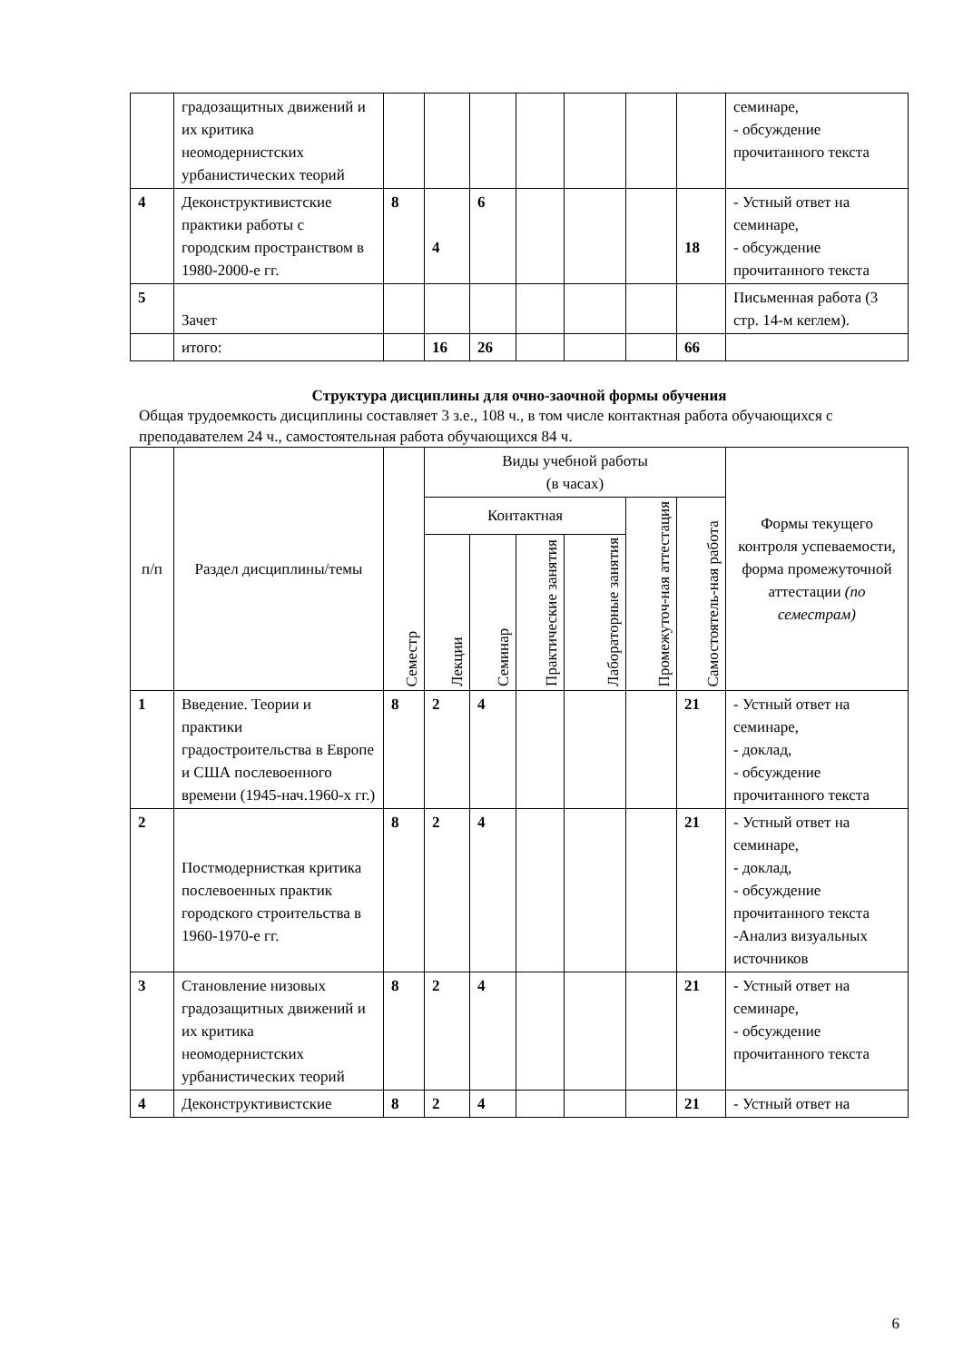| | градозащитных движений и их критика неомодернистских урбанистических теорий | | | | | | | | семинаре, - обсуждение прочитанного текста |
| 4 | Деконструктивистские практики работы с городским пространством в 1980-2000-е гг. | 8 | 4 | 6 | | | | 18 | - Устный ответ на семинаре, - обсуждение прочитанного текста |
| 5 | Зачет | | | | | | | | Письменная работа (3 стр. 14-м кеглем). |
| | итого: | | 16 | 26 | | | | 66 | |
Структура дисциплины для очно-заочной формы обучения
Общая трудоемкость дисциплины составляет 3 з.е., 108 ч., в том числе контактная работа обучающихся с преподавателем 24 ч., самостоятельная работа обучающихся 84 ч.
| п/п | Раздел дисциплины/темы | Семестр | Виды учебной работы (в часах) | | | | | | Формы текущего контроля успеваемости, форма промежуточной аттестации (по семестрам) |
| --- | --- | --- | --- | --- | --- | --- | --- | --- | --- |
| | | | Контактная | | | | Промежуточ-ная аттестация | Самостоятель-ная работа | |
| | | | Лекции | Семинар | Практические занятия | Лабораторные занятия | | | |
| 1 | Введение. Теории и практики градостроительства в Европе и США послевоенного времени (1945-нач.1960-х гг.) | 8 | 2 | 4 | | | | 21 | - Устный ответ на семинаре, - доклад, - обсуждение прочитанного текста |
| 2 | Постмодернисткая критика послевоенных практик городского строительства в 1960-1970-е гг. | 8 | 2 | 4 | | | | 21 | - Устный ответ на семинаре, - доклад, - обсуждение прочитанного текста -Анализ визуальных источников |
| 3 | Становление низовых градозащитных движений и их критика неомодернистских урбанистических теорий | 8 | 2 | 4 | | | | 21 | - Устный ответ на семинаре, - обсуждение прочитанного текста |
| 4 | Деконструктивистские | 8 | 2 | 4 | | | | 21 | - Устный ответ на |
6